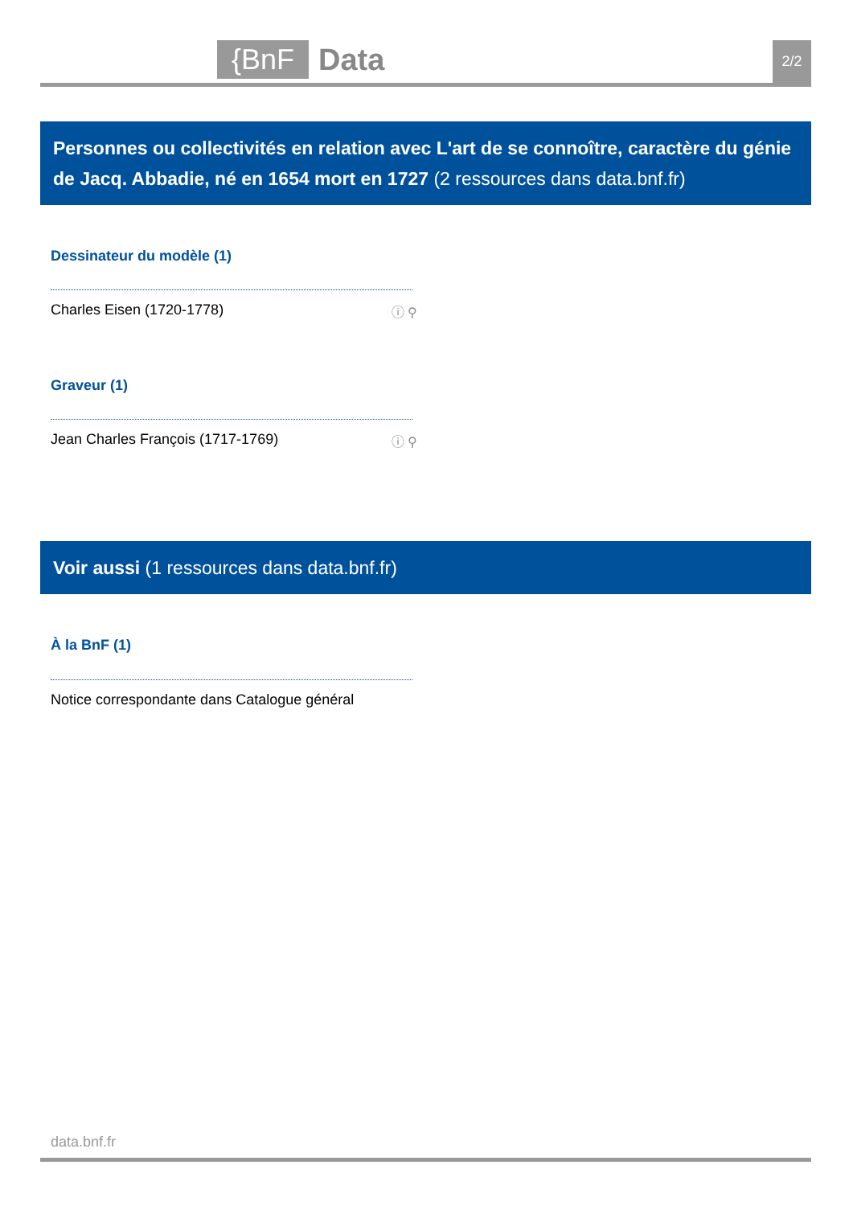{BnF Data 2/2
Personnes ou collectivités en relation avec L'art de se connoître, caractère du génie de Jacq. Abbadie, né en 1654 mort en 1727 (2 ressources dans data.bnf.fr)
Dessinateur du modèle (1)
Charles Eisen (1720-1778) ⓘ ⚲
Graveur (1)
Jean Charles François (1717-1769) ⓘ ⚲
Voir aussi (1 ressources dans data.bnf.fr)
À la BnF (1)
Notice correspondante dans Catalogue général
data.bnf.fr